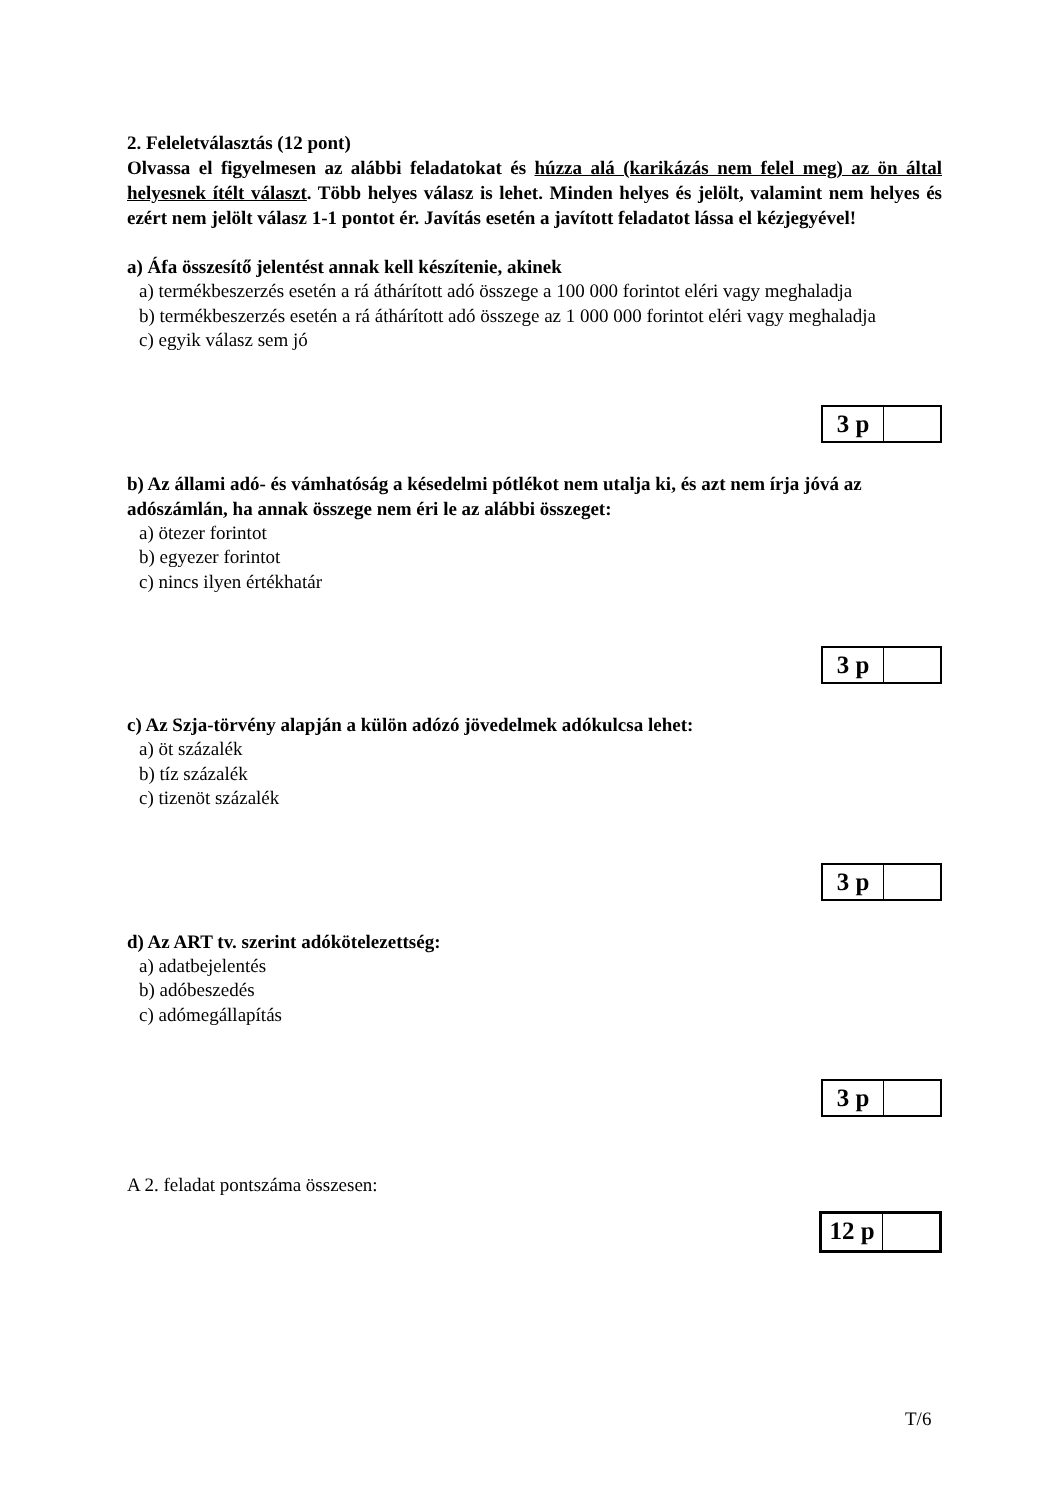2. Feleletválasztás (12 pont)
Olvassa el figyelmesen az alábbi feladatokat és húzza alá (karikázás nem felel meg) az ön által helyesnek ítélt választ. Több helyes válasz is lehet. Minden helyes és jelölt, valamint nem helyes és ezért nem jelölt válasz 1-1 pontot ér. Javítás esetén a javított feladatot lássa el kézjegyével!
a) Áfa összesítő jelentést annak kell készítenie, akinek
a) termékbeszerzés esetén a rá áthárított adó összege a 100 000 forintot eléri vagy meghaladja
b) termékbeszerzés esetén a rá áthárított adó összege az 1 000 000 forintot eléri vagy meghaladja
c) egyik válasz sem jó
3 p
b) Az állami adó- és vámhatóság a késedelmi pótlékot nem utalja ki, és azt nem írja jóvá az adószámlán, ha annak összege nem éri le az alábbi összeget:
a) ötezer forintot
b) egyezer forintot
c) nincs ilyen értékhatár
3 p
c) Az Szja-törvény alapján a külön adózó jövedelmek adókulcsa lehet:
a) öt százalék
b) tíz százalék
c) tizenöt százalék
3 p
d) Az ART tv. szerint adókötelezettség:
a) adatbejelentés
b) adóbeszedés
c) adómegállapítás
3 p
A 2. feladat pontszáma összesen:
12 p
T/6